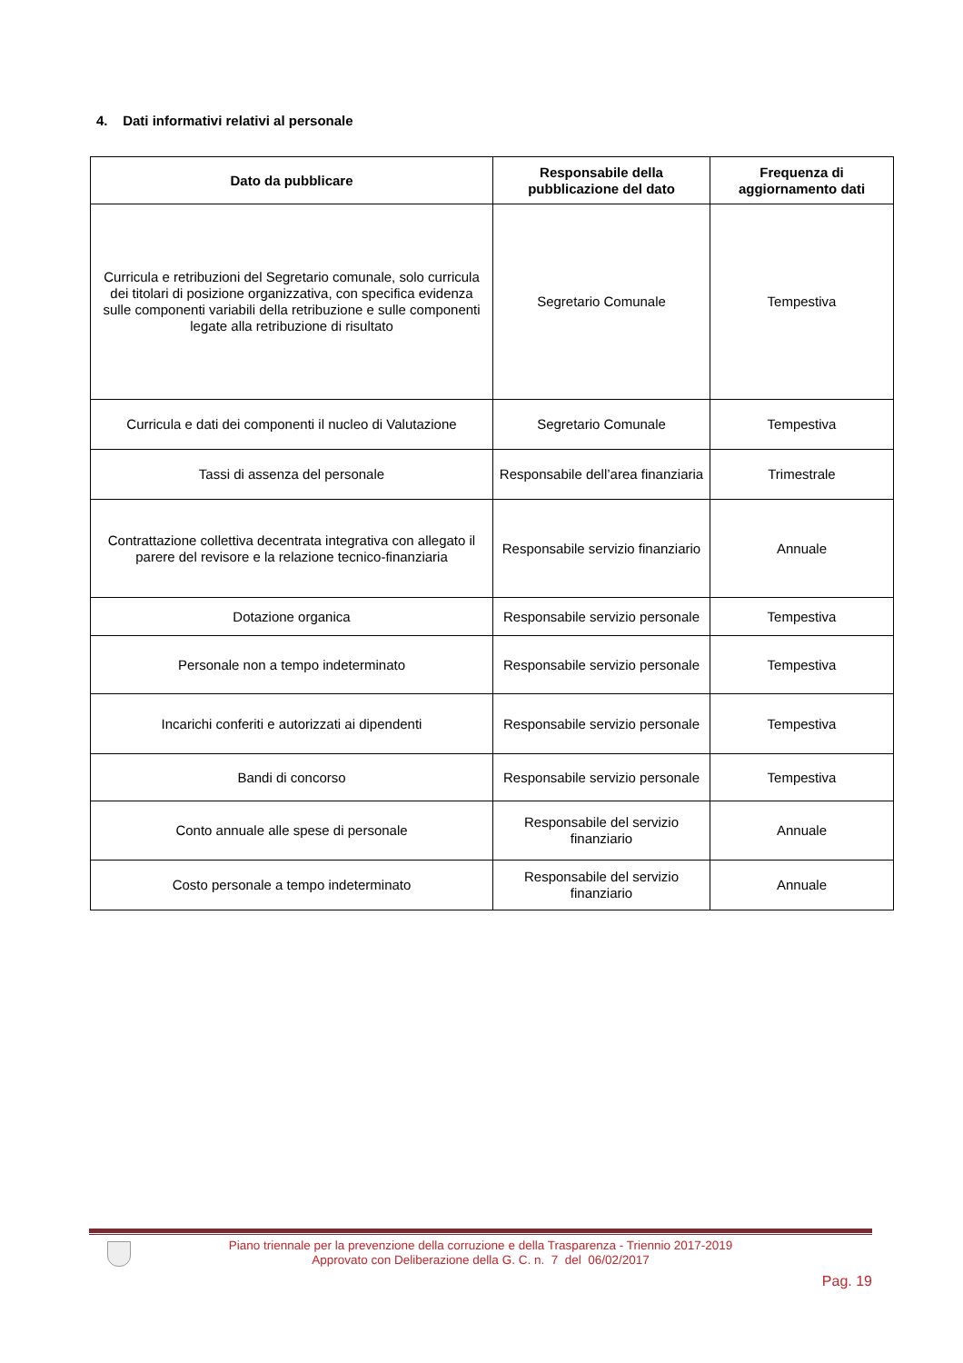4. Dati informativi relativi al personale
| Dato da pubblicare | Responsabile della pubblicazione del dato | Frequenza di aggiornamento dati |
| --- | --- | --- |
| Curricula e retribuzioni del Segretario comunale, solo curricula dei titolari di posizione organizzativa, con specifica evidenza sulle componenti variabili della retribuzione e sulle componenti legate alla retribuzione di risultato | Segretario Comunale | Tempestiva |
| Curricula e dati dei componenti il nucleo di Valutazione | Segretario Comunale | Tempestiva |
| Tassi di assenza del personale | Responsabile dell’area finanziaria | Trimestrale |
| Contrattazione collettiva decentrata integrativa con allegato il parere del revisore e la relazione tecnico-finanziaria | Responsabile servizio finanziario | Annuale |
| Dotazione organica | Responsabile servizio personale | Tempestiva |
| Personale non a tempo indeterminato | Responsabile servizio personale | Tempestiva |
| Incarichi conferiti e autorizzati ai dipendenti | Responsabile servizio personale | Tempestiva |
| Bandi di concorso | Responsabile servizio personale | Tempestiva |
| Conto annuale alle spese di personale | Responsabile del servizio finanziario | Annuale |
| Costo personale a tempo indeterminato | Responsabile del servizio finanziario | Annuale |
Piano triennale per la prevenzione della corruzione e della Trasparenza - Triennio 2017-2019
Approvato con Deliberazione della G. C. n. 7 del 06/02/2017
Pag. 19